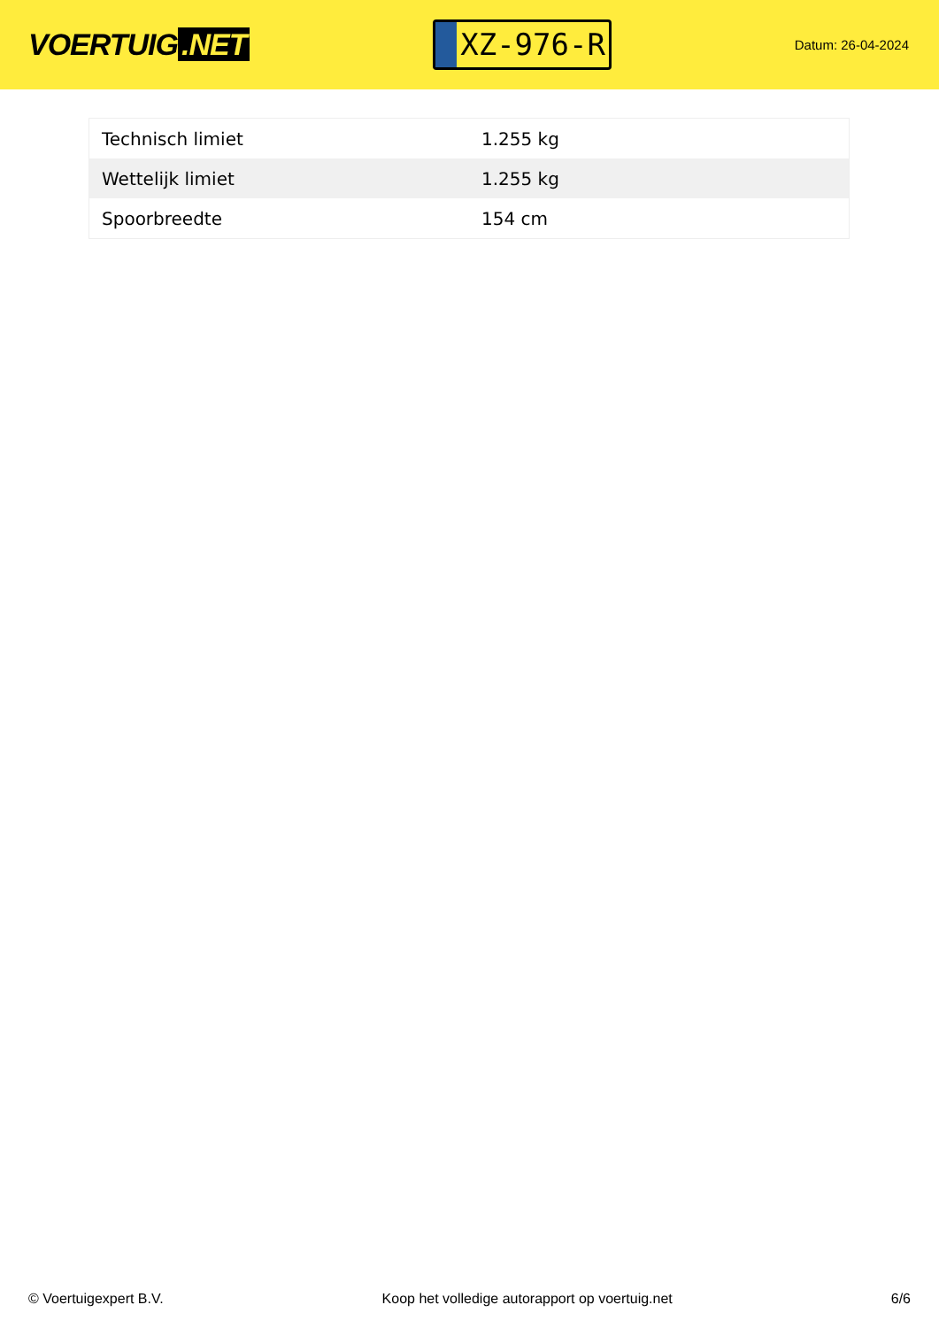VOERTUIG.NET
XZ-976-R
Datum: 26-04-2024
| Technisch limiet | 1.255 kg |
| Wettelijk limiet | 1.255 kg |
| Spoorbreedte | 154 cm |
© Voertuigexpert B.V. Koop het volledige autorapport op voertuig.net 6/6